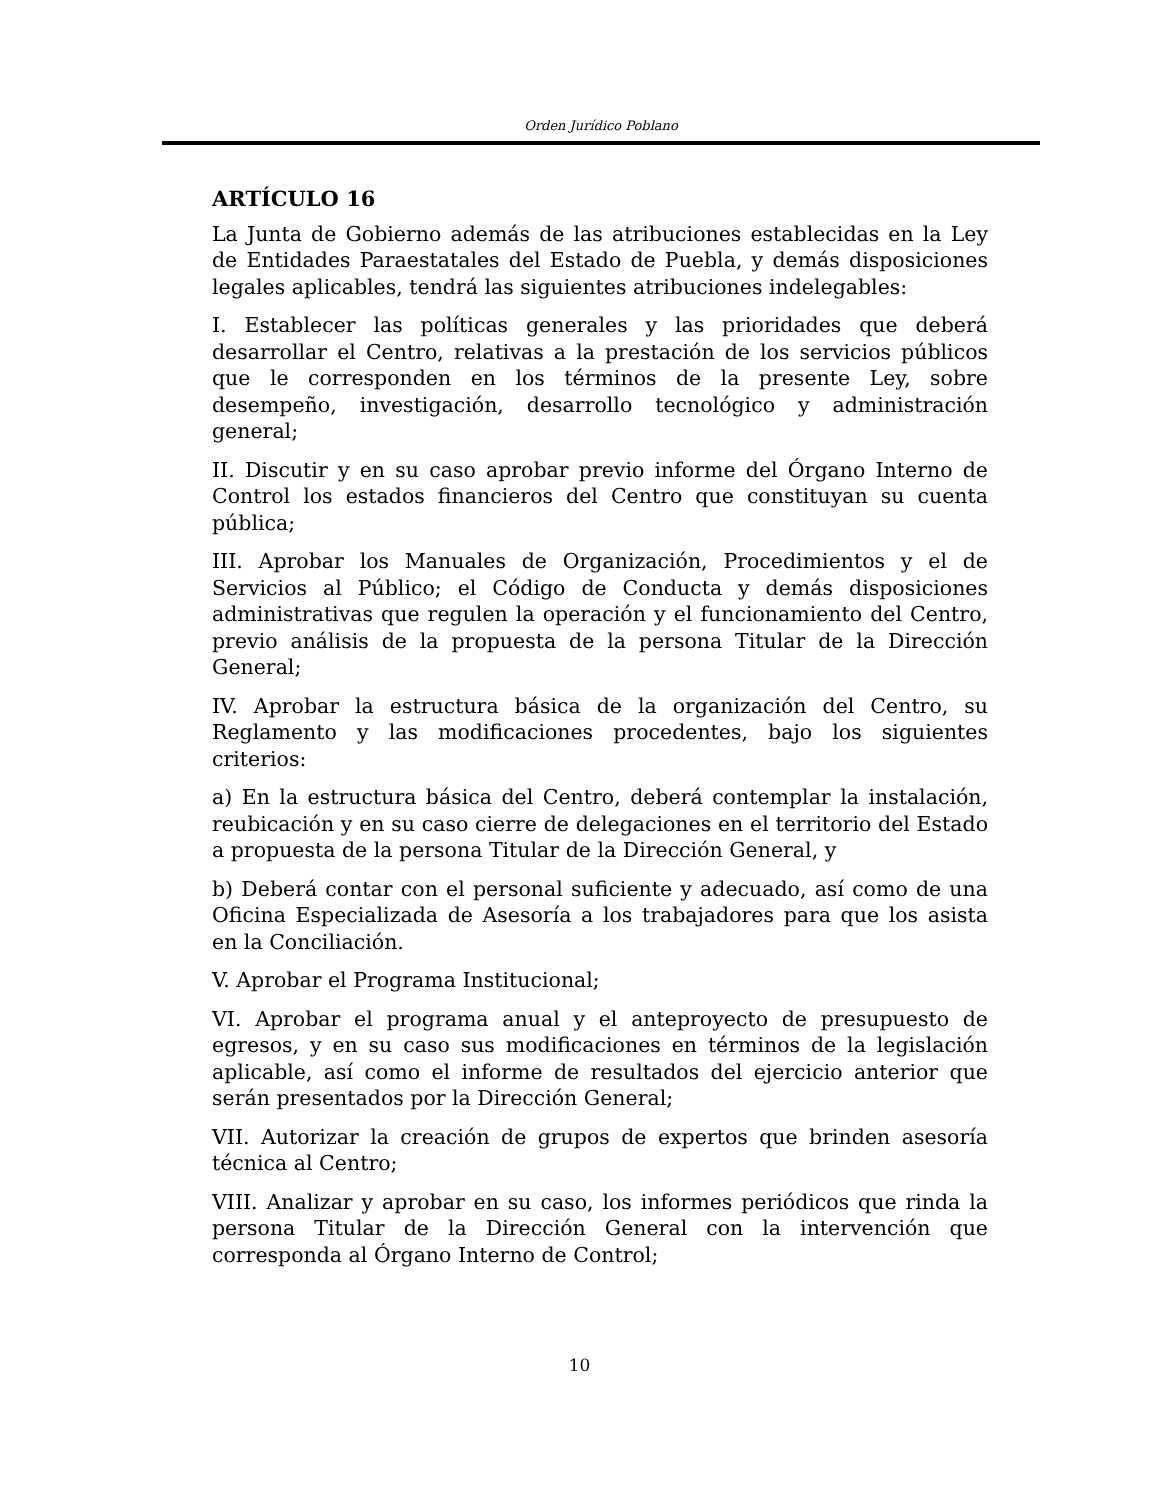Orden Jurídico Poblano
ARTÍCULO 16
La Junta de Gobierno además de las atribuciones establecidas en la Ley de Entidades Paraestatales del Estado de Puebla, y demás disposiciones legales aplicables, tendrá las siguientes atribuciones indelegables:
I. Establecer las políticas generales y las prioridades que deberá desarrollar el Centro, relativas a la prestación de los servicios públicos que le corresponden en los términos de la presente Ley, sobre desempeño, investigación, desarrollo tecnológico y administración general;
II. Discutir y en su caso aprobar previo informe del Órgano Interno de Control los estados financieros del Centro que constituyan su cuenta pública;
III. Aprobar los Manuales de Organización, Procedimientos y el de Servicios al Público; el Código de Conducta y demás disposiciones administrativas que regulen la operación y el funcionamiento del Centro, previo análisis de la propuesta de la persona Titular de la Dirección General;
IV. Aprobar la estructura básica de la organización del Centro, su Reglamento y las modificaciones procedentes, bajo los siguientes criterios:
a) En la estructura básica del Centro, deberá contemplar la instalación, reubicación y en su caso cierre de delegaciones en el territorio del Estado a propuesta de la persona Titular de la Dirección General, y
b) Deberá contar con el personal suficiente y adecuado, así como de una Oficina Especializada de Asesoría a los trabajadores para que los asista en la Conciliación.
V. Aprobar el Programa Institucional;
VI. Aprobar el programa anual y el anteproyecto de presupuesto de egresos, y en su caso sus modificaciones en términos de la legislación aplicable, así como el informe de resultados del ejercicio anterior que serán presentados por la Dirección General;
VII. Autorizar la creación de grupos de expertos que brinden asesoría técnica al Centro;
VIII. Analizar y aprobar en su caso, los informes periódicos que rinda la persona Titular de la Dirección General con la intervención que corresponda al Órgano Interno de Control;
10